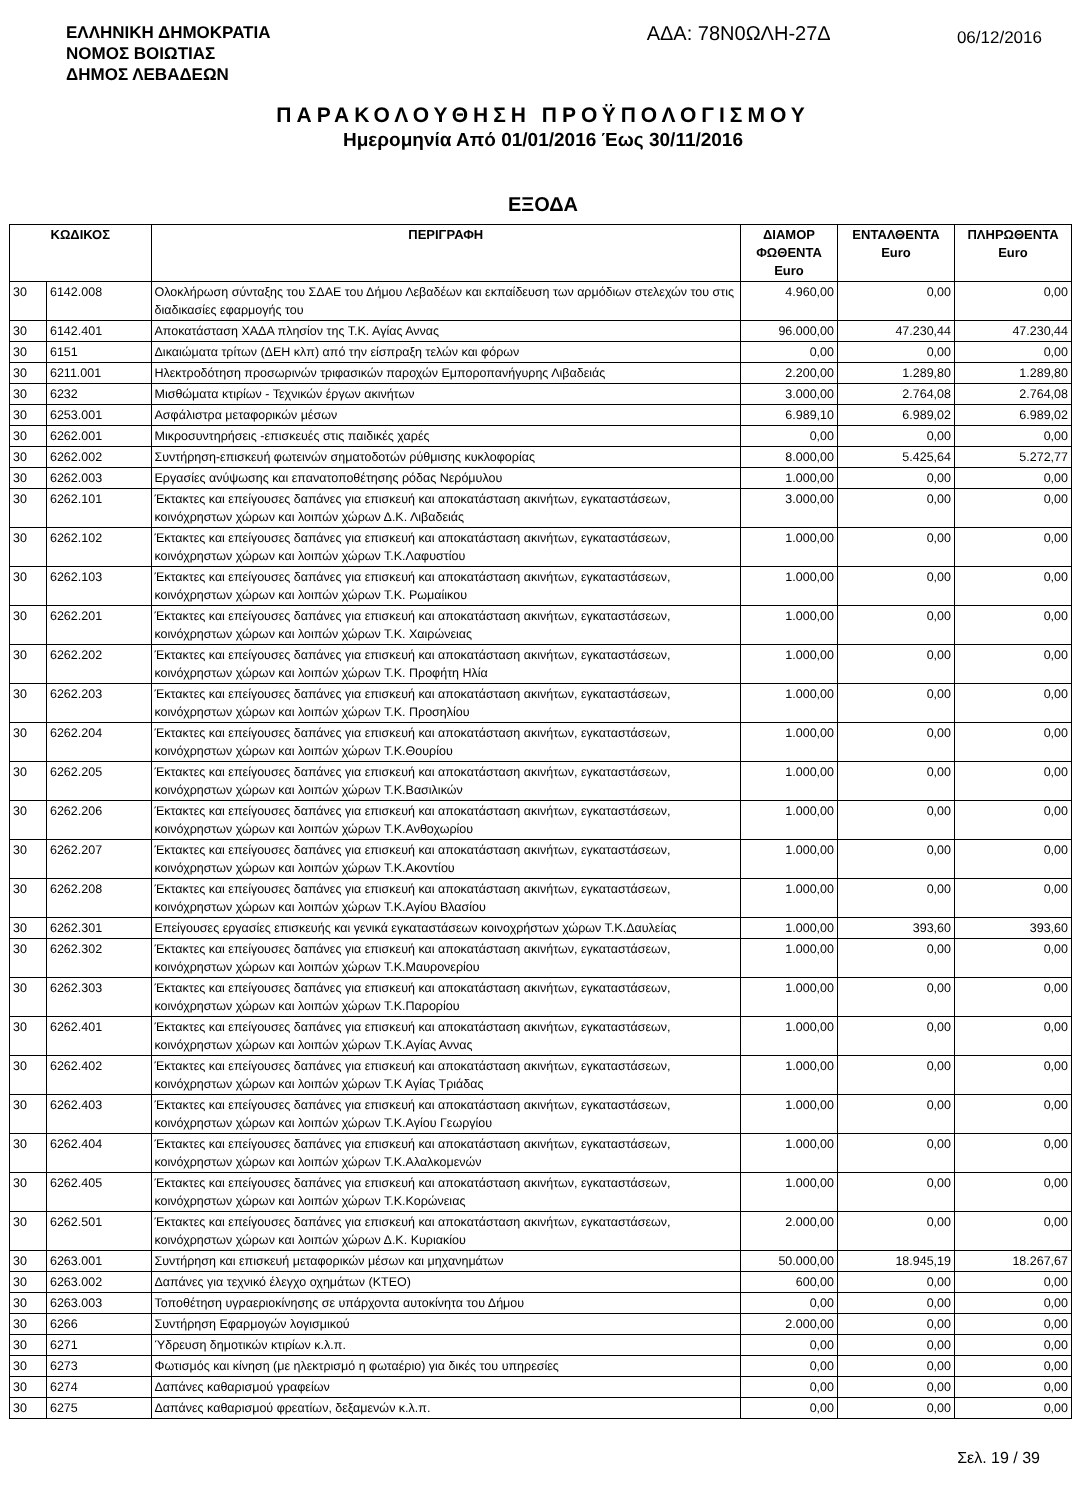ΕΛΛΗΝΙΚΗ ΔΗΜΟΚΡΑΤΙΑ
ΝΟΜΟΣ ΒΟΙΩΤΙΑΣ
ΔΗΜΟΣ ΛΕΒΑΔΕΩΝ
ΑΔΑ: 78Ν0ΩΛΗ-27Δ
06/12/2016
ΠΑΡΑΚΟΛΟΥΘΗΣΗ ΠΡΟΫΠΟΛΟΓΙΣΜΟΥ
Ημερομηνία Από 01/01/2016 Έως 30/11/2016
ΕΞΟΔΑ
| ΚΩΔΙΚΟΣ | | ΠΕΡΙΓΡΑΦΗ | ΔΙΑΜΟΡ ΦΩΘΕΝΤΑ Euro | ΕΝΤΑΛΘΕΝΤΑ Euro | ΠΛΗΡΩΘΕΝΤΑ Euro |
| --- | --- | --- | --- | --- | --- |
| 30 | 6142.008 | Ολοκλήρωση σύνταξης του ΣΔΑΕ του Δήμου Λεβαδέων και εκπαίδευση των αρμόδιων στελεχών του στις διαδικασίες εφαρμογής του | 4.960,00 | 0,00 | 0,00 |
| 30 | 6142.401 | Αποκατάσταση ΧΑΔΑ πλησίον της Τ.Κ. Αγίας Αννας | 96.000,00 | 47.230,44 | 47.230,44 |
| 30 | 6151 | Δικαιώματα τρίτων (ΔΕΗ κλπ) από την είσπραξη τελών και φόρων | 0,00 | 0,00 | 0,00 |
| 30 | 6211.001 | Ηλεκτροδότηση προσωρινών τριφασικών παροχών Εμποροπανήγυρης Λιβαδειάς | 2.200,00 | 1.289,80 | 1.289,80 |
| 30 | 6232 | Μισθώματα κτιρίων - Τεχνικών έργων ακινήτων | 3.000,00 | 2.764,08 | 2.764,08 |
| 30 | 6253.001 | Ασφάλιστρα μεταφορικών μέσων | 6.989,10 | 6.989,02 | 6.989,02 |
| 30 | 6262.001 | Μικροσυντηρήσεις -επισκευές στις παιδικές χαρές | 0,00 | 0,00 | 0,00 |
| 30 | 6262.002 | Συντήρηση-επισκευή φωτεινών σηματοδοτών ρύθμισης κυκλοφορίας | 8.000,00 | 5.425,64 | 5.272,77 |
| 30 | 6262.003 | Εργασίες ανύψωσης και επανατοποθέτησης ρόδας Νερόμυλου | 1.000,00 | 0,00 | 0,00 |
| 30 | 6262.101 | Έκτακτες και επείγουσες δαπάνες για επισκευή και αποκατάσταση ακινήτων, εγκαταστάσεων, κοινόχρηστων χώρων και λοιπών χώρων Δ.Κ. Λιβαδειάς | 3.000,00 | 0,00 | 0,00 |
| 30 | 6262.102 | Έκτακτες και επείγουσες δαπάνες για επισκευή και αποκατάσταση ακινήτων, εγκαταστάσεων, κοινόχρηστων χώρων και λοιπών χώρων Τ.Κ.Λαφυστίου | 1.000,00 | 0,00 | 0,00 |
| 30 | 6262.103 | Έκτακτες και επείγουσες δαπάνες για επισκευή και αποκατάσταση ακινήτων, εγκαταστάσεων, κοινόχρηστων χώρων και λοιπών χώρων Τ.Κ. Ρωμαίικου | 1.000,00 | 0,00 | 0,00 |
| 30 | 6262.201 | Έκτακτες και επείγουσες δαπάνες για επισκευή και αποκατάσταση ακινήτων, εγκαταστάσεων, κοινόχρηστων χώρων και λοιπών χώρων Τ.Κ. Χαιρώνειας | 1.000,00 | 0,00 | 0,00 |
| 30 | 6262.202 | Έκτακτες και επείγουσες δαπάνες για επισκευή και αποκατάσταση ακινήτων, εγκαταστάσεων, κοινόχρηστων χώρων και λοιπών χώρων Τ.Κ. Προφήτη Ηλία | 1.000,00 | 0,00 | 0,00 |
| 30 | 6262.203 | Έκτακτες και επείγουσες δαπάνες για επισκευή και αποκατάσταση ακινήτων, εγκαταστάσεων, κοινόχρηστων χώρων και λοιπών χώρων Τ.Κ. Προσηλίου | 1.000,00 | 0,00 | 0,00 |
| 30 | 6262.204 | Έκτακτες και επείγουσες δαπάνες για επισκευή και αποκατάσταση ακινήτων, εγκαταστάσεων, κοινόχρηστων χώρων και λοιπών χώρων Τ.Κ.Θουρίου | 1.000,00 | 0,00 | 0,00 |
| 30 | 6262.205 | Έκτακτες και επείγουσες δαπάνες για επισκευή και αποκατάσταση ακινήτων, εγκαταστάσεων, κοινόχρηστων χώρων και λοιπών χώρων Τ.Κ.Βασιλικών | 1.000,00 | 0,00 | 0,00 |
| 30 | 6262.206 | Έκτακτες και επείγουσες δαπάνες για επισκευή και αποκατάσταση ακινήτων, εγκαταστάσεων, κοινόχρηστων χώρων και λοιπών χώρων Τ.Κ.Ανθοχωρίου | 1.000,00 | 0,00 | 0,00 |
| 30 | 6262.207 | Έκτακτες και επείγουσες δαπάνες για επισκευή και αποκατάσταση ακινήτων, εγκαταστάσεων, κοινόχρηστων χώρων και λοιπών χώρων Τ.Κ.Ακοντίου | 1.000,00 | 0,00 | 0,00 |
| 30 | 6262.208 | Έκτακτες και επείγουσες δαπάνες για επισκευή και αποκατάσταση ακινήτων, εγκαταστάσεων, κοινόχρηστων χώρων και λοιπών χώρων Τ.Κ.Αγίου Βλασίου | 1.000,00 | 0,00 | 0,00 |
| 30 | 6262.301 | Επείγουσες εργασίες επισκευής και γενικά εγκαταστάσεων κοινοχρήστων χώρων Τ.Κ.Δαυλείας | 1.000,00 | 393,60 | 393,60 |
| 30 | 6262.302 | Έκτακτες και επείγουσες δαπάνες για επισκευή και αποκατάσταση ακινήτων, εγκαταστάσεων, κοινόχρηστων χώρων και λοιπών χώρων Τ.Κ.Μαυρονερίου | 1.000,00 | 0,00 | 0,00 |
| 30 | 6262.303 | Έκτακτες και επείγουσες δαπάνες για επισκευή και αποκατάσταση ακινήτων, εγκαταστάσεων, κοινόχρηστων χώρων και λοιπών χώρων Τ.Κ.Παρορίου | 1.000,00 | 0,00 | 0,00 |
| 30 | 6262.401 | Έκτακτες και επείγουσες δαπάνες για επισκευή και αποκατάσταση ακινήτων, εγκαταστάσεων, κοινόχρηστων χώρων και λοιπών χώρων Τ.Κ.Αγίας Αννας | 1.000,00 | 0,00 | 0,00 |
| 30 | 6262.402 | Έκτακτες και επείγουσες δαπάνες για επισκευή και αποκατάσταση ακινήτων, εγκαταστάσεων, κοινόχρηστων χώρων και λοιπών χώρων Τ.Κ Αγίας Τριάδας | 1.000,00 | 0,00 | 0,00 |
| 30 | 6262.403 | Έκτακτες και επείγουσες δαπάνες για επισκευή και αποκατάσταση ακινήτων, εγκαταστάσεων, κοινόχρηστων χώρων και λοιπών χώρων Τ.Κ.Αγίου Γεωργίου | 1.000,00 | 0,00 | 0,00 |
| 30 | 6262.404 | Έκτακτες και επείγουσες δαπάνες για επισκευή και αποκατάσταση ακινήτων, εγκαταστάσεων, κοινόχρηστων χώρων και λοιπών χώρων Τ.Κ.Αλαλκομενών | 1.000,00 | 0,00 | 0,00 |
| 30 | 6262.405 | Έκτακτες και επείγουσες δαπάνες για επισκευή και αποκατάσταση ακινήτων, εγκαταστάσεων, κοινόχρηστων χώρων και λοιπών χώρων Τ.Κ.Κορώνειας | 1.000,00 | 0,00 | 0,00 |
| 30 | 6262.501 | Έκτακτες και επείγουσες δαπάνες για επισκευή και αποκατάσταση ακινήτων, εγκαταστάσεων, κοινόχρηστων χώρων και λοιπών χώρων Δ.Κ. Κυριακίου | 2.000,00 | 0,00 | 0,00 |
| 30 | 6263.001 | Συντήρηση και επισκευή μεταφορικών μέσων και μηχανημάτων | 50.000,00 | 18.945,19 | 18.267,67 |
| 30 | 6263.002 | Δαπάνες για τεχνικό έλεγχο οχημάτων (ΚΤΕΟ) | 600,00 | 0,00 | 0,00 |
| 30 | 6263.003 | Τοποθέτηση υγραεριοκίνησης σε υπάρχοντα αυτοκίνητα του Δήμου | 0,00 | 0,00 | 0,00 |
| 30 | 6266 | Συντήρηση Εφαρμογών λογισμικού | 2.000,00 | 0,00 | 0,00 |
| 30 | 6271 | Ύδρευση δημοτικών κτιρίων κ.λ.π. | 0,00 | 0,00 | 0,00 |
| 30 | 6273 | Φωτισμός και κίνηση (με ηλεκτρισμό η φωταέριο) για δικές του υπηρεσίες | 0,00 | 0,00 | 0,00 |
| 30 | 6274 | Δαπάνες καθαρισμού γραφείων | 0,00 | 0,00 | 0,00 |
| 30 | 6275 | Δαπάνες καθαρισμού φρεατίων, δεξαμενών κ.λ.π. | 0,00 | 0,00 | 0,00 |
Σελ. 19 / 39